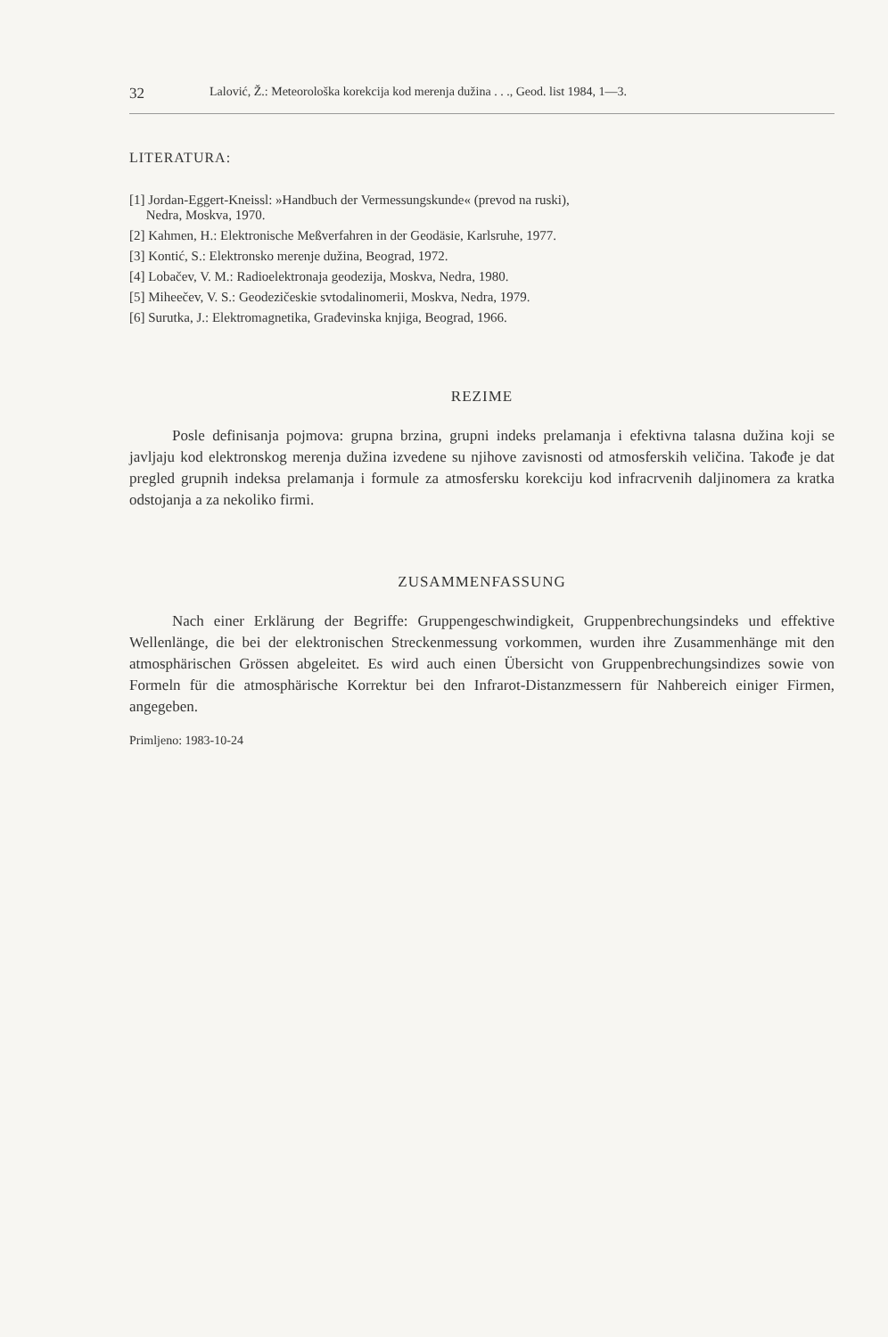32 Lalović, Ž.: Meteorološka korekcija kod merenja dužina . . ., Geod. list 1984, 1—3.
LITERATURA:
[1] Jordan-Eggert-Kneissl: »Handbuch der Vermessungskunde« (prevod na ruski),
Nedra, Moskva, 1970.
[2] Kahmen, H.: Elektronische Meßverfahren in der Geodäsie, Karlsruhe, 1977.
[3] Kontić, S.: Elektronsko merenje dužina, Beograd, 1972.
[4] Lobačev, V. M.: Radioelektronaja geodezija, Moskva, Nedra, 1980.
[5] Miheečev, V. S.: Geodezičeskie svtodalinomerii, Moskva, Nedra, 1979.
[6] Surutka, J.: Elektromagnetika, Građevinska knjiga, Beograd, 1966.
REZIME
Posle definisanja pojmova: grupna brzina, grupni indeks prelamanja i efektivna talasna dužina koji se javljaju kod elektronskog merenja dužina izvedene su njihove zavisnosti od atmosferskih veličina. Takođe je dat pregled grupnih indeksa prelamanja i formule za atmosfersku korekciju kod infracrvenih daljinomera za kratka odstojanja a za nekoliko firmi.
ZUSAMMENFASSUNG
Nach einer Erklärung der Begriffe: Gruppengeschwindigkeit, Gruppenbrechungsindeks und effektive Wellenlänge, die bei der elektronischen Streckenmessung vorkommen, wurden ihre Zusammenhänge mit den atmosphärischen Grössen abgeleitet. Es wird auch einen Übersicht von Gruppenbrechungsindizes sowie von Formeln für die atmosphärische Korrektur bei den Infrarot-Distanzmessern für Nahbereich einiger Firmen, angegeben.
Primljeno: 1983-10-24